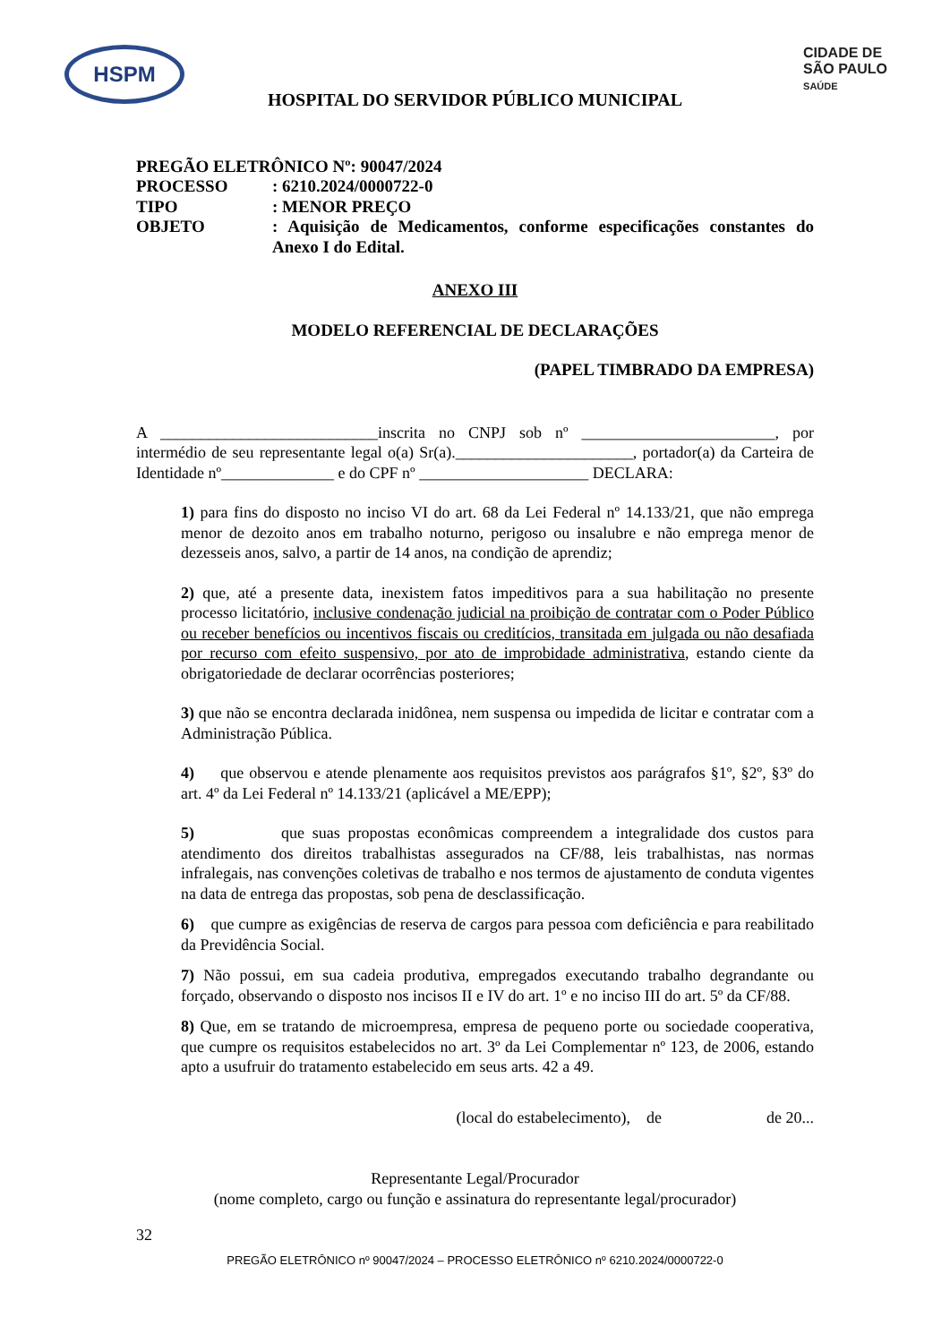HSPM
CIDADE DE
SÃO PAULO
SAÚDE
HOSPITAL DO SERVIDOR PÚBLICO MUNICIPAL
| PREGÃO ELETRÔNICO Nº: 90047/2024 | |
| PROCESSO | : 6210.2024/0000722-0 |
| TIPO | : MENOR PREÇO |
| OBJETO | : Aquisição de Medicamentos, conforme especificações constantes do Anexo I do Edital. |
ANEXO III
MODELO REFERENCIAL DE DECLARAÇÕES
(PAPEL TIMBRADO DA EMPRESA)
A ___________________________inscrita no CNPJ sob nº ________________________, por intermédio de seu representante legal o(a) Sr(a).______________________, portador(a) da Carteira de Identidade nº______________ e do CPF nº _____________________ DECLARA:
1) para fins do disposto no inciso VI do art. 68 da Lei Federal nº 14.133/21, que não emprega menor de dezoito anos em trabalho noturno, perigoso ou insalubre e não emprega menor de dezesseis anos, salvo, a partir de 14 anos, na condição de aprendiz;
2) que, até a presente data, inexistem fatos impeditivos para a sua habilitação no presente processo licitatório, inclusive condenação judicial na proibição de contratar com o Poder Público ou receber benefícios ou incentivos fiscais ou creditícios, transitada em julgada ou não desafiada por recurso com efeito suspensivo, por ato de improbidade administrativa, estando ciente da obrigatoriedade de declarar ocorrências posteriores;
3) que não se encontra declarada inidônea, nem suspensa ou impedida de licitar e contratar com a Administração Pública.
4) que observou e atende plenamente aos requisitos previstos aos parágrafos §1º, §2º, §3º do art. 4º da Lei Federal nº 14.133/21 (aplicável a ME/EPP);
5) que suas propostas econômicas compreendem a integralidade dos custos para atendimento dos direitos trabalhistas assegurados na CF/88, leis trabalhistas, nas normas infralegais, nas convenções coletivas de trabalho e nos termos de ajustamento de conduta vigentes na data de entrega das propostas, sob pena de desclassificação.
6) que cumpre as exigências de reserva de cargos para pessoa com deficiência e para reabilitado da Previdência Social.
7) Não possui, em sua cadeia produtiva, empregados executando trabalho degrandante ou forçado, observando o disposto nos incisos II e IV do art. 1º e no inciso III do art. 5º da CF/88.
8) Que, em se tratando de microempresa, empresa de pequeno porte ou sociedade cooperativa, que cumpre os requisitos estabelecidos no art. 3º da Lei Complementar nº 123, de 2006, estando apto a usufruir do tratamento estabelecido em seus arts. 42 a 49.
(local do estabelecimento), de de 20...
Representante Legal/Procurador
(nome completo, cargo ou função e assinatura do representante legal/procurador)
32
PREGÃO ELETRÔNICO nº 90047/2024 – PROCESSO ELETRÔNICO nº 6210.2024/0000722-0